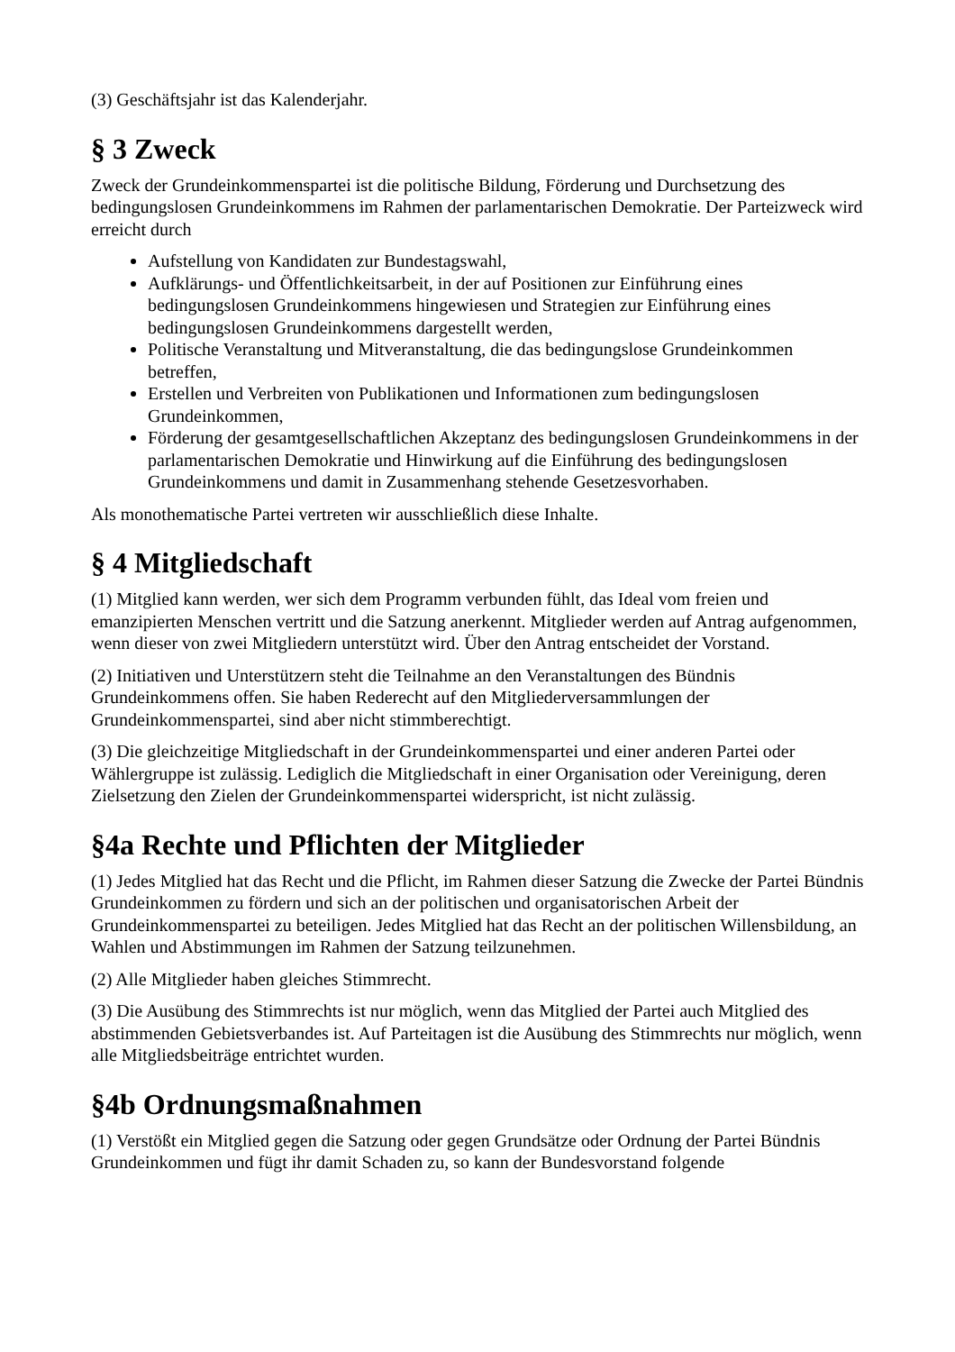(3) Geschäftsjahr ist das Kalenderjahr.
§ 3 Zweck
Zweck der Grundeinkommenspartei ist die politische Bildung, Förderung und Durchsetzung des bedingungslosen Grundeinkommens im Rahmen der parlamentarischen Demokratie. Der Parteizweck wird erreicht durch
Aufstellung von Kandidaten zur Bundestagswahl,
Aufklärungs- und Öffentlichkeitsarbeit, in der auf Positionen zur Einführung eines bedingungslosen Grundeinkommens hingewiesen und Strategien zur Einführung eines bedingungslosen Grundeinkommens dargestellt werden,
Politische Veranstaltung und Mitveranstaltung, die das bedingungslose Grundeinkommen betreffen,
Erstellen und Verbreiten von Publikationen und Informationen zum bedingungslosen Grundeinkommen,
Förderung der gesamtgesellschaftlichen Akzeptanz des bedingungslosen Grundeinkommens in der parlamentarischen Demokratie und Hinwirkung auf die Einführung des bedingungslosen Grundeinkommens und damit in Zusammenhang stehende Gesetzesvorhaben.
Als monothematische Partei vertreten wir ausschließlich diese Inhalte.
§ 4 Mitgliedschaft
(1) Mitglied kann werden, wer sich dem Programm verbunden fühlt, das Ideal vom freien und emanzipierten Menschen vertritt und die Satzung anerkennt. Mitglieder werden auf Antrag aufgenommen, wenn dieser von zwei Mitgliedern unterstützt wird. Über den Antrag entscheidet der Vorstand.
(2) Initiativen und Unterstützern steht die Teilnahme an den Veranstaltungen des Bündnis Grundeinkommens offen. Sie haben Rederecht auf den Mitgliederversammlungen der Grundeinkommenspartei, sind aber nicht stimmberechtigt.
(3) Die gleichzeitige Mitgliedschaft in der Grundeinkommenspartei und einer anderen Partei oder Wählergruppe ist zulässig. Lediglich die Mitgliedschaft in einer Organisation oder Vereinigung, deren Zielsetzung den Zielen der Grundeinkommenspartei widerspricht, ist nicht zulässig.
§4a Rechte und Pflichten der Mitglieder
(1) Jedes Mitglied hat das Recht und die Pflicht, im Rahmen dieser Satzung die Zwecke der Partei Bündnis Grundeinkommen zu fördern und sich an der politischen und organisatorischen Arbeit der Grundeinkommenspartei zu beteiligen. Jedes Mitglied hat das Recht an der politischen Willensbildung, an Wahlen und Abstimmungen im Rahmen der Satzung teilzunehmen.
(2) Alle Mitglieder haben gleiches Stimmrecht.
(3) Die Ausübung des Stimmrechts ist nur möglich, wenn das Mitglied der Partei auch Mitglied des abstimmenden Gebietsverbandes ist. Auf Parteitagen ist die Ausübung des Stimmrechts nur möglich, wenn alle Mitgliedsbeiträge entrichtet wurden.
§4b Ordnungsmaßnahmen
(1) Verstößt ein Mitglied gegen die Satzung oder gegen Grundsätze oder Ordnung der Partei Bündnis Grundeinkommen und fügt ihr damit Schaden zu, so kann der Bundesvorstand folgende